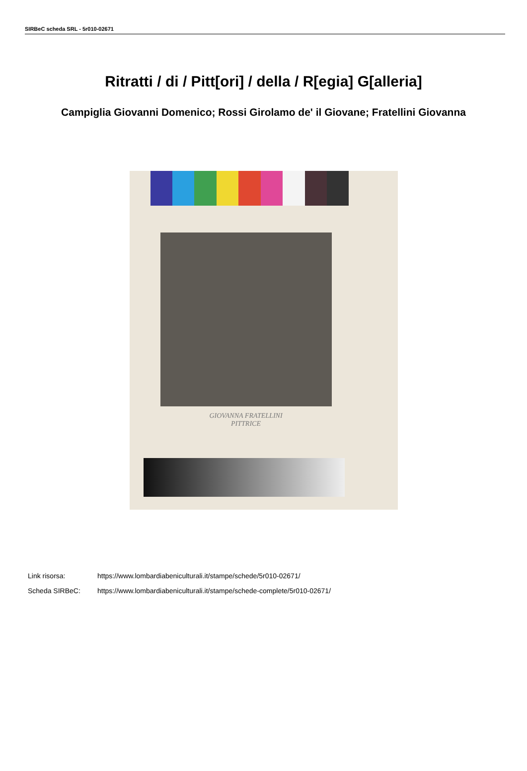SIRBeC scheda SRL - 5r010-02671
Ritratti / di / Pitt[ori] / della / R[egia] G[alleria]
Campiglia Giovanni Domenico; Rossi Girolamo de' il Giovane; Fratellini Giovanna
GIOVANNA FRATELLINI
PITTRICE
Link risorsa: https://www.lombardiabeniculturali.it/stampe/schede/5r010-02671/
Scheda SIRBeC: https://www.lombardiabeniculturali.it/stampe/schede-complete/5r010-02671/